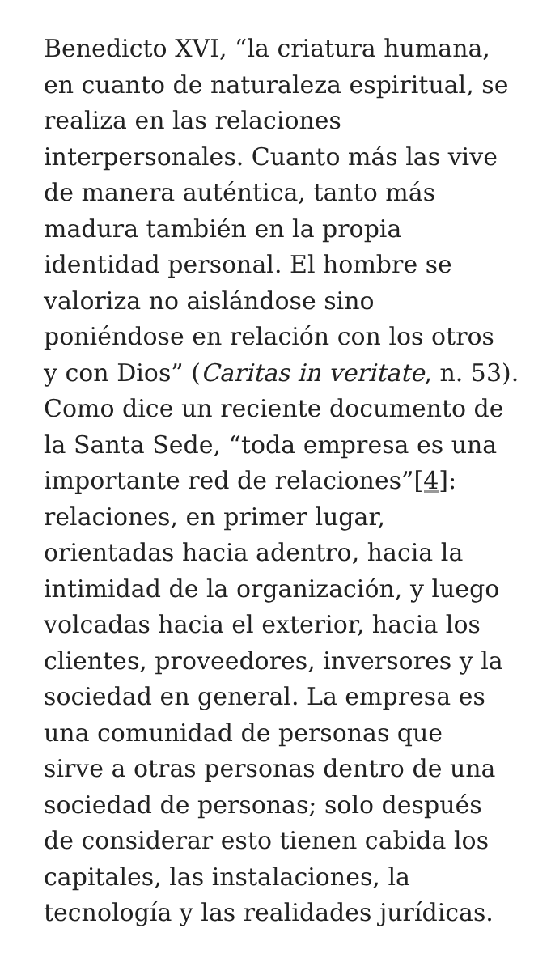Benedicto XVI, “la criatura humana,
en cuanto de naturaleza espiritual, se
realiza en las relaciones
interpersonales. Cuanto más las vive
de manera auténtica, tanto más
madura también en la propia
identidad personal. El hombre se
valoriza no aislándose sino
poniéndose en relación con los otros
y con Dios” (Caritas in veritate, n. 53).
Como dice un reciente documento de
la Santa Sede, “toda empresa es una
importante red de relaciones”[4]:
relaciones, en primer lugar,
orientadas hacia adentro, hacia la
intimidad de la organización, y luego
volcadas hacia el exterior, hacia los
clientes, proveedores, inversores y la
sociedad en general. La empresa es
una comunidad de personas que
sirve a otras personas dentro de una
sociedad de personas; solo después
de considerar esto tienen cabida los
capitales, las instalaciones, la
tecnología y las realidades jurídicas.